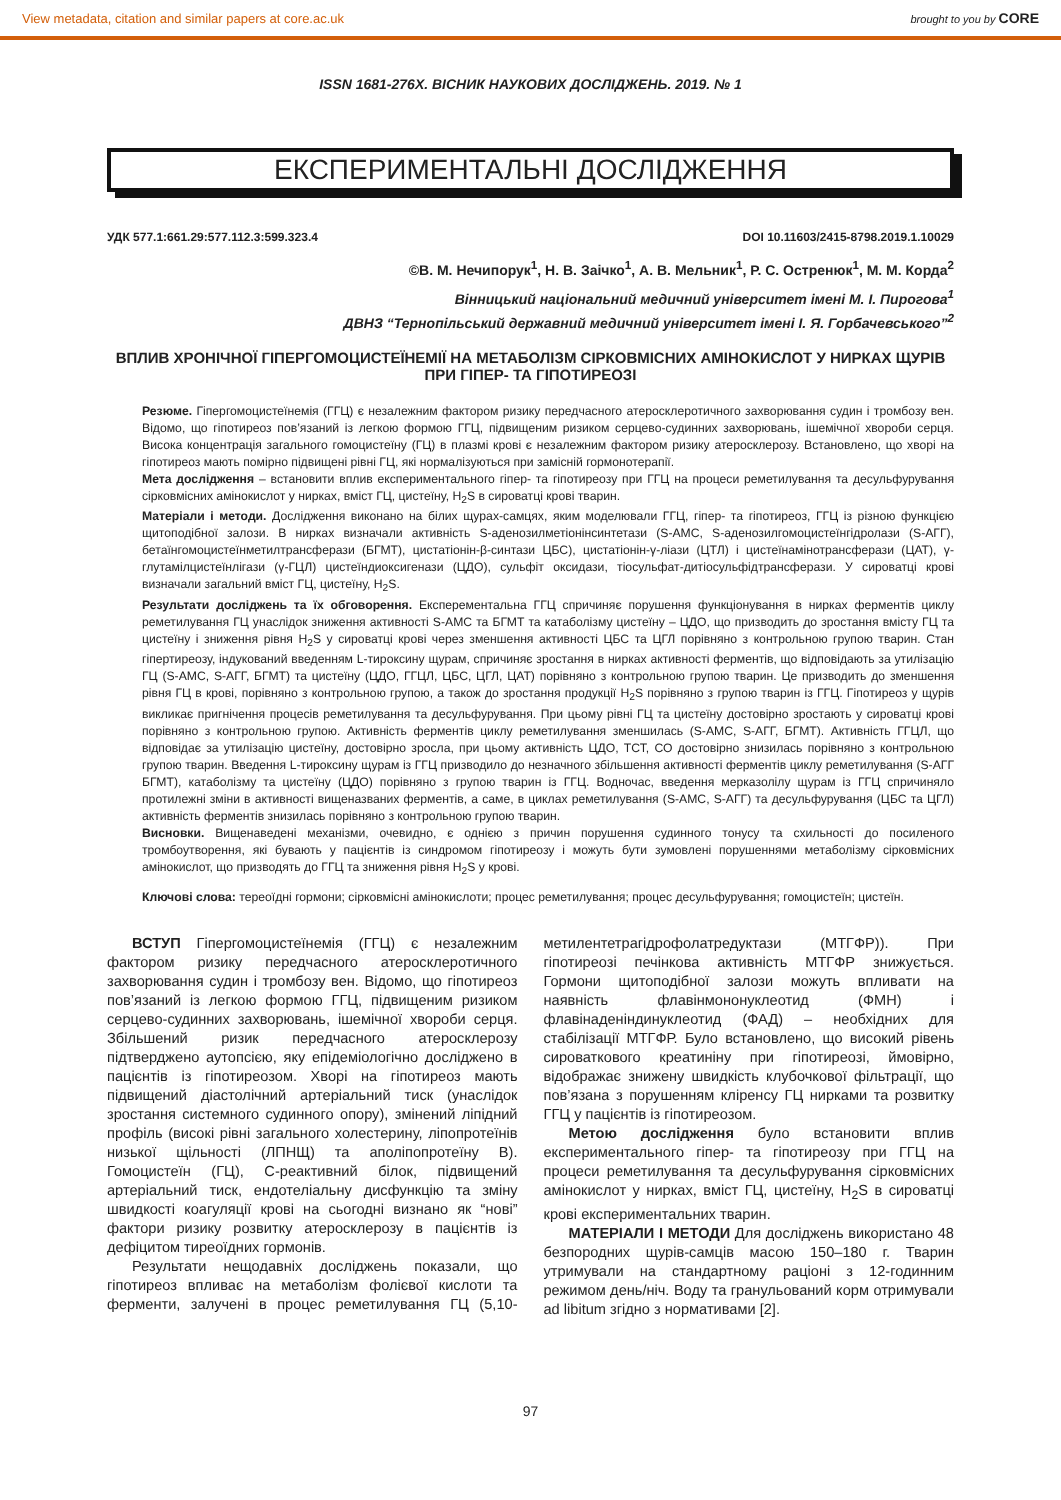View metadata, citation and similar papers at core.ac.uk brought to you by CORE
ISSN 1681-276X. ВІСНИК НАУКОВИХ ДОСЛІДЖЕНЬ. 2019. № 1
ЕКСПЕРИМЕНТАЛЬНІ ДОСЛІДЖЕННЯ
УДК 577.1:661.29:577.112.3:599.323.4 DOI 10.11603/2415-8798.2019.1.10029
©В. М. Нечипорук<sup>1</sup>, Н. В. Заічко<sup>1</sup>, А. В. Мельник<sup>1</sup>, Р. С. Остренюк<sup>1</sup>, М. М. Корда<sup>2</sup>
Вінницький національний медичний університет імені М. І. Пирогова<sup>1</sup>
ДВНЗ “Тернопільський державний медичний університет імені І. Я. Горбачевського”<sup>2</sup>
ВПЛИВ ХРОНІЧНОЇ ГІПЕРГОМОЦИСТЕЇНЕМІЇ НА МЕТАБОЛІЗМ СІРКОВМІСНИХ АМІНОКИСЛОТ У НИРКАХ ЩУРІВ ПРИ ГІПЕР- ТА ГІПОТИРЕОЗІ
Резюме. Гіпергомоцистеїнемія (ГГЦ) є незалежним фактором ризику передчасного атеросклеротичного захворювання судин і тромбозу вен. Відомо, що гіпотиреоз пов’язаний із легкою формою ГГЦ, підвищеним ризиком серцево-судинних захворювань, ішемічної хвороби серця. Висока концентрація загального гомоцистеїну (ГЦ) в плазмі крові є незалежним фактором ризику атеросклерозу. Встановлено, що хворі на гіпотиреоз мають помірно підвищені рівні ГЦ, які нормалізуються при замісній гормонотерапії.
Мета дослідження – встановити вплив експериментального гіпер- та гіпотиреозу при ГГЦ на процеси реметилування та десульфурування сірковмісних амінокислот у нирках, вміст ГЦ, цистеїну, H<sub>2</sub>S в сироватці крові тварин.
Матеріали і методи. Дослідження виконано на білих щурах-самцях, яким моделювали ГГЦ, гіпер- та гіпотиреоз, ГГЦ із різною функцією щитоподібної залози. В нирках визначали активність S-аденозилметіонінсинтетази (S-АМС, S-аденозилгомоцистеїнгідролази (S-АГГ), бетаїнгомоцистеїнметилтрансферази (БГМТ), цистатіонін-β-синтази ЦБС), цистатіонін-γ-ліази (ЦТЛ) і цистеїнамінотрансферази (ЦАТ), γ-глутамілцистеїнлігази (γ-ГЦЛ) цистеїндиоксигенази (ЦДО), сульфіт оксидази, тіосульфат-дитіосульфідтрансферази. У сироватці крові визначали загальний вміст ГЦ, цистеїну, H<sub>2</sub>S.
Результати досліджень та їх обговорення. Експерементальна ГГЦ спричиняє порушення функціонування в нирках ферментів циклу реметилування ГЦ унаслідок зниження активності S-АМС та БГМТ та катаболізму цистеїну – ЦДО, що призводить до зростання вмісту ГЦ та цистеїну і зниження рівня H<sub>2</sub>S у сироватці крові через зменшення активності ЦБС та ЦГЛ порівняно з контрольною групою тварин. Стан гіпертиреозу, індукований введенням L-тироксину щурам, спричиняє зростання в нирках активності ферментів, що відповідають за утилізацію ГЦ (S-АМС, S-АГГ, БГМТ) та цистеїну (ЦДО, ГГЦЛ, ЦБС, ЦГЛ, ЦАТ) порівняно з контрольною групою тварин. Це призводить до зменшення рівня ГЦ в крові, порівняно з контрольною групою, а також до зростання продукції H<sub>2</sub>S порівняно з групою тварин із ГГЦ. Гіпотиреоз у щурів викликає пригнічення процесів реметилування та десульфурування. При цьому рівні ГЦ та цистеїну достовірно зростають у сироватці крові порівняно з контрольною групою. Активність ферментів циклу реметилування зменшилась (S-АМС, S-АГГ, БГМТ). Активність ГГЦЛ, що відповідає за утилізацію цистеїну, достовірно зросла, при цьому активність ЦДО, ТСТ, СО достовірно знизилась порівняно з контрольною групою тварин. Введення L-тироксину щурам із ГГЦ призводило до незначного збільшення активності ферментів циклу реметилування (S-АГГ БГМТ), катаболізму та цистеїну (ЦДО) порівняно з групою тварин із ГГЦ. Водночас, введення мерказолілу щурам із ГГЦ спричиняло протилежні зміни в активності вищеназваних ферментів, а саме, в циклах реметилування (S-АМС, S-АГГ) та десульфурування (ЦБС та ЦГЛ) активність ферментів знизилась порівняно з контрольною групою тварин.
Висновки. Вищенаведені механізми, очевидно, є однією з причин порушення судинного тонусу та схильності до посиленого тромбоутворення, які бувають у пацієнтів із синдромом гіпотиреозу і можуть бути зумовлені порушеннями метаболізму сірковмісних амінокислот, що призводять до ГГЦ та зниження рівня H<sub>2</sub>S у крові.
Ключові слова: тереоїдні гормони; сірковмісні амінокислоти; процес реметилування; процес десульфурування; гомоцистеїн; цистеїн.
ВСТУП Гіпергомоцистеїнемія (ГГЦ) є незалежним фактором ризику передчасного атеросклеротичного захворювання судин і тромбозу вен. Відомо, що гіпотиреоз пов’язаний із легкою формою ГГЦ, підвищеним ризиком серцево-судинних захворювань, ішемічної хвороби серця. Збільшений ризик передчасного атеросклерозу підтверджено аутопсією, яку епідеміологічно досліджено в пацієнтів із гіпотиреозом. Хворі на гіпотиреоз мають підвищений діастолічний артеріальний тиск (унаслідок зростання системного судинного опору), змінений ліпідний профіль (високі рівні загального холестерину, ліпопротеїнів низької щільності (ЛПНЩ) та аполіпопротеїну В). Гомоцистеїн (ГЦ), С-реактивний білок, підвищений артеріальний тиск, ендотеліальну дисфункцію та зміну швидкості коагуляції крові на сьогодні визнано як “нові” фактори ризику розвитку атеросклерозу в пацієнтів із дефіцитом тиреоїдних гормонів.
Результати нещодавніх досліджень показали, що гіпотиреоз впливає на метаболізм фолієвої кислоти та ферменти, залучені в процес реметилування ГЦ (5,10-метилентетрагідрофолатредуктази (МТГФР)). При гіпотиреозі печінкова активність МТГФР знижується. Гормони щитоподібної залози можуть впливати на наявність флавінмононуклеотид (ФМН) і флавінаденіндинуклеотид (ФАД) – необхідних для стабілізації МТГФР. Було встановлено, що високий рівень сироваткового креатиніну при гіпотиреозі, ймовірно, відображає знижену швидкість клубочкової фільтрації, що пов’язана з порушенням кліренсу ГЦ нирками та розвитку ГГЦ у пацієнтів із гіпотиреозом.
Метою дослідження було встановити вплив експериментального гіпер- та гіпотиреозу при ГГЦ на процеси реметилування та десульфурування сірковмісних амінокислот у нирках, вміст ГЦ, цистеїну, H<sub>2</sub>S в сироватці крові експериментальних тварин.
МАТЕРІАЛИ І МЕТОДИ Для досліджень використано 48 безпородних щурів-самців масою 150–180 г. Тварин утримували на стандартному раціоні з 12-годинним режимом день/ніч. Воду та гранульований корм отримували ad libitum згідно з нормативами [2].
97